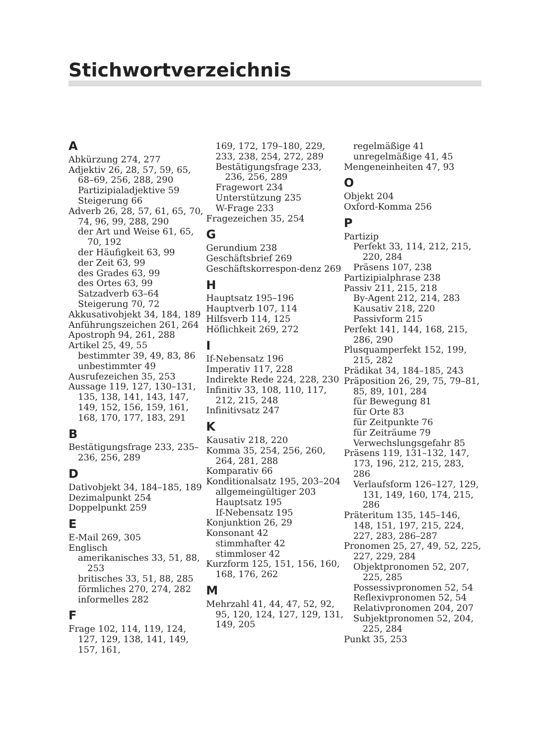Stichwortverzeichnis
A
Abkürzung 274, 277
Adjektiv 26, 28, 57, 59, 65, 68–69, 256, 288, 290
Partizipialadjektive 59
Steigerung 66
Adverb 26, 28, 57, 61, 65, 70, 74, 96, 99, 288, 290
der Art und Weise 61, 65, 70, 192
der Häufigkeit 63, 99
der Zeit 63, 99
des Grades 63, 99
des Ortes 63, 99
Satzadverb 63–64
Steigerung 70, 72
Akkusativobjekt 34, 184, 189
Anführungszeichen 261, 264
Apostroph 94, 261, 288
Artikel 25, 49, 55
bestimmter 39, 49, 83, 86
unbestimmter 49
Ausrufezeichen 35, 253
Aussage 119, 127, 130–131, 135, 138, 141, 143, 147, 149, 152, 156, 159, 161, 168, 170, 177, 183, 291
B
Bestätigungsfrage 233, 235–236, 256, 289
D
Dativobjekt 34, 184–185, 189
Dezimalpunkt 254
Doppelpunkt 259
E
E-Mail 269, 305
Englisch
amerikanisches 33, 51, 88, 253
britisches 33, 51, 88, 285
förmliches 270, 274, 282
informelles 282
F
Frage 102, 114, 119, 124, 127, 129, 138, 141, 149, 157, 161,
169, 172, 179–180, 229, 233, 238, 254, 272, 289
Bestätigungsfrage 233, 236, 256, 289
Fragewort 234
Unterstützung 235
W-Frage 233
Fragezeichen 35, 254
G
Gerundium 238
Geschäftsbrief 269
Geschäftskorrespon-denz 269
H
Hauptsatz 195–196
Hauptverb 107, 114
Hilfsverb 114, 125
Höflichkeit 269, 272
I
If-Nebensatz 196
Imperativ 117, 228
Indirekte Rede 224, 228, 230
Infinitiv 33, 108, 110, 117, 212, 215, 248
Infinitivsatz 247
K
Kausativ 218, 220
Komma 35, 254, 256, 260, 264, 281, 288
Komparativ 66
Konditionalsatz 195, 203–204
allgemeingültiger 203
Hauptsatz 195
If-Nebensatz 195
Konjunktion 26, 29
Konsonant 42
stimmhafter 42
stimmloser 42
Kurzform 125, 151, 156, 160, 168, 176, 262
M
Mehrzahl 41, 44, 47, 52, 92, 95, 120, 124, 127, 129, 131, 149, 205
regelmäßige 41
unregelmäßige 41, 45
Mengeneinheiten 47, 93
O
Objekt 204
Oxford-Komma 256
P
Partizip
Perfekt 33, 114, 212, 215, 220, 284
Präsens 107, 238
Partizipialphrase 238
Passiv 211, 215, 218
By-Agent 212, 214, 283
Kausativ 218, 220
Passivform 215
Perfekt 141, 144, 168, 215, 286, 290
Plusquamperfekt 152, 199, 215, 282
Prädikat 34, 184–185, 243
Präposition 26, 29, 75, 79–81, 85, 89, 101, 284
für Bewegung 81
für Orte 83
für Zeitpunkte 76
für Zeiträume 79
Verwechslungsgefahr 85
Präsens 119, 131–132, 147, 173, 196, 212, 215, 283, 286
Verlaufsform 126–127, 129, 131, 149, 160, 174, 215, 286
Präteritum 135, 145–146, 148, 151, 197, 215, 224, 227, 283, 286–287
Pronomen 25, 27, 49, 52, 225, 227, 229, 284
Objektpronomen 52, 207, 225, 285
Possessivpronomen 52, 54
Reflexivpronomen 52, 54
Relativpronomen 204, 207
Subjektpronomen 52, 204, 225, 284
Punkt 35, 253